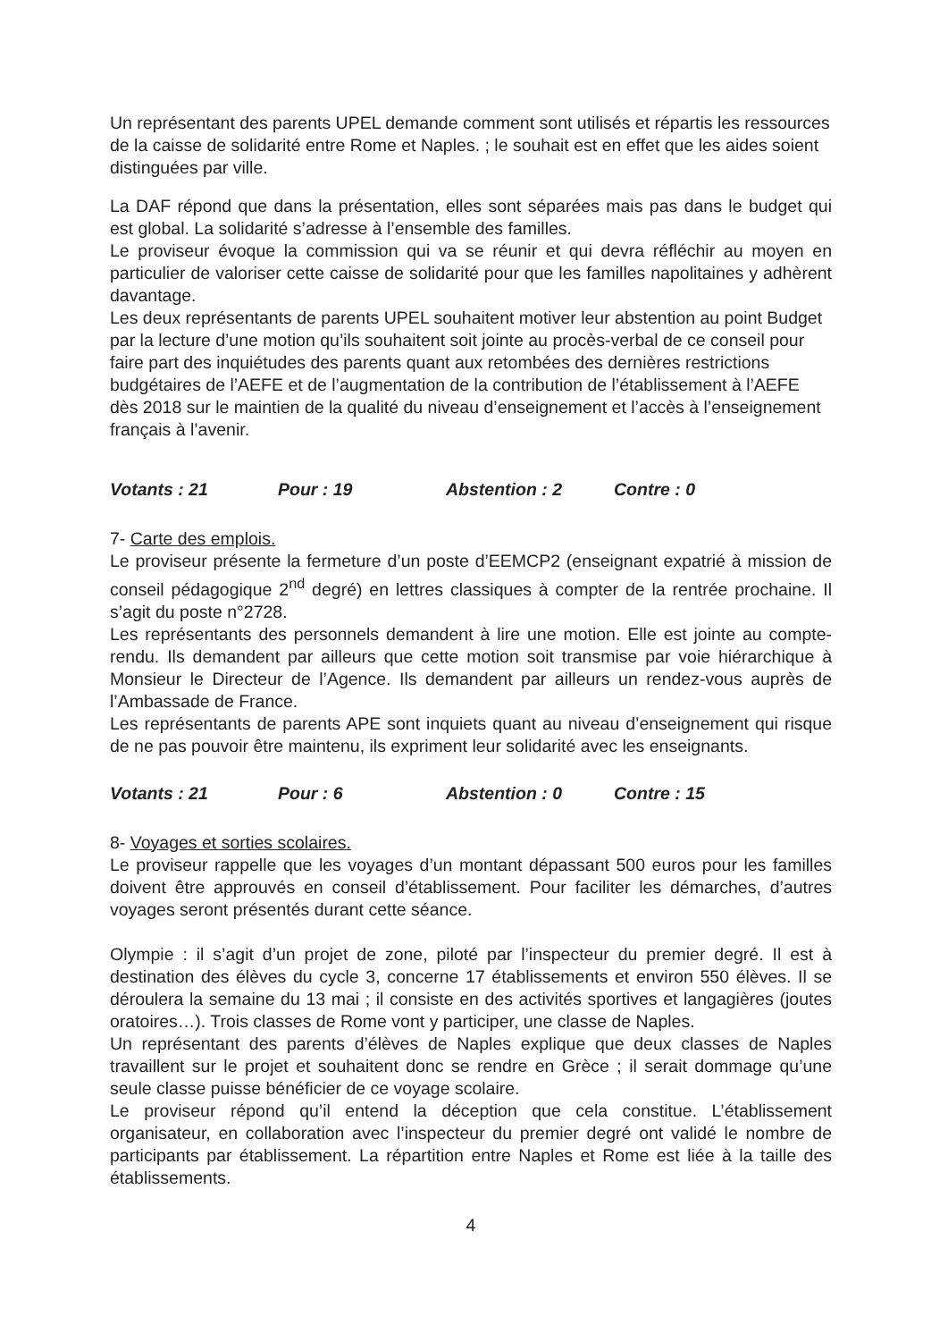Un représentant des parents UPEL demande comment sont utilisés et répartis les ressources de la caisse de solidarité entre Rome et Naples. ; le souhait est en effet que les aides soient distinguées par ville.
La DAF répond que dans la présentation, elles sont séparées mais pas dans le budget qui est global. La solidarité s’adresse à l’ensemble des familles.
Le proviseur évoque la commission qui va se réunir et qui devra réfléchir au moyen en particulier de valoriser cette caisse de solidarité pour que les familles napolitaines y adhèrent davantage.
Les deux représentants de parents UPEL souhaitent motiver leur abstention au point Budget par la lecture d’une motion qu’ils souhaitent soit jointe au procès-verbal de ce conseil pour faire part des inquiétudes des parents quant aux retombées des dernières restrictions budgétaires de l’AEFE et de l’augmentation de la contribution de l’établissement à l’AEFE dès 2018 sur le maintien de la qualité du niveau d’enseignement et l’accès à l’enseignement français à l’avenir.
Votants : 21 Pour : 19 Abstention : 2 Contre : 0
7- Carte des emplois.
Le proviseur présente la fermeture d’un poste d’EEMCP2 (enseignant expatrié à mission de conseil pédagogique 2<sup>nd</sup> degré) en lettres classiques à compter de la rentrée prochaine. Il s’agit du poste n°2728.
Les représentants des personnels demandent à lire une motion. Elle est jointe au compte-rendu. Ils demandent par ailleurs que cette motion soit transmise par voie hiérarchique à Monsieur le Directeur de l’Agence. Ils demandent par ailleurs un rendez-vous auprès de l’Ambassade de France.
Les représentants de parents APE sont inquiets quant au niveau d’enseignement qui risque de ne pas pouvoir être maintenu, ils expriment leur solidarité avec les enseignants.
Votants : 21 Pour : 6 Abstention : 0 Contre : 15
8- Voyages et sorties scolaires.
Le proviseur rappelle que les voyages d’un montant dépassant 500 euros pour les familles doivent être approuvés en conseil d’établissement. Pour faciliter les démarches, d’autres voyages seront présentés durant cette séance.
Olympie : il s’agit d’un projet de zone, piloté par l’inspecteur du premier degré. Il est à destination des élèves du cycle 3, concerne 17 établissements et environ 550 élèves. Il se déroulera la semaine du 13 mai ; il consiste en des activités sportives et langagières (joutes oratoires…). Trois classes de Rome vont y participer, une classe de Naples.
Un représentant des parents d’élèves de Naples explique que deux classes de Naples travaillent sur le projet et souhaitent donc se rendre en Grèce ; il serait dommage qu’une seule classe puisse bénéficier de ce voyage scolaire.
Le proviseur répond qu’il entend la déception que cela constitue. L’établissement organisateur, en collaboration avec l’inspecteur du premier degré ont validé le nombre de participants par établissement. La répartition entre Naples et Rome est liée à la taille des établissements.
4